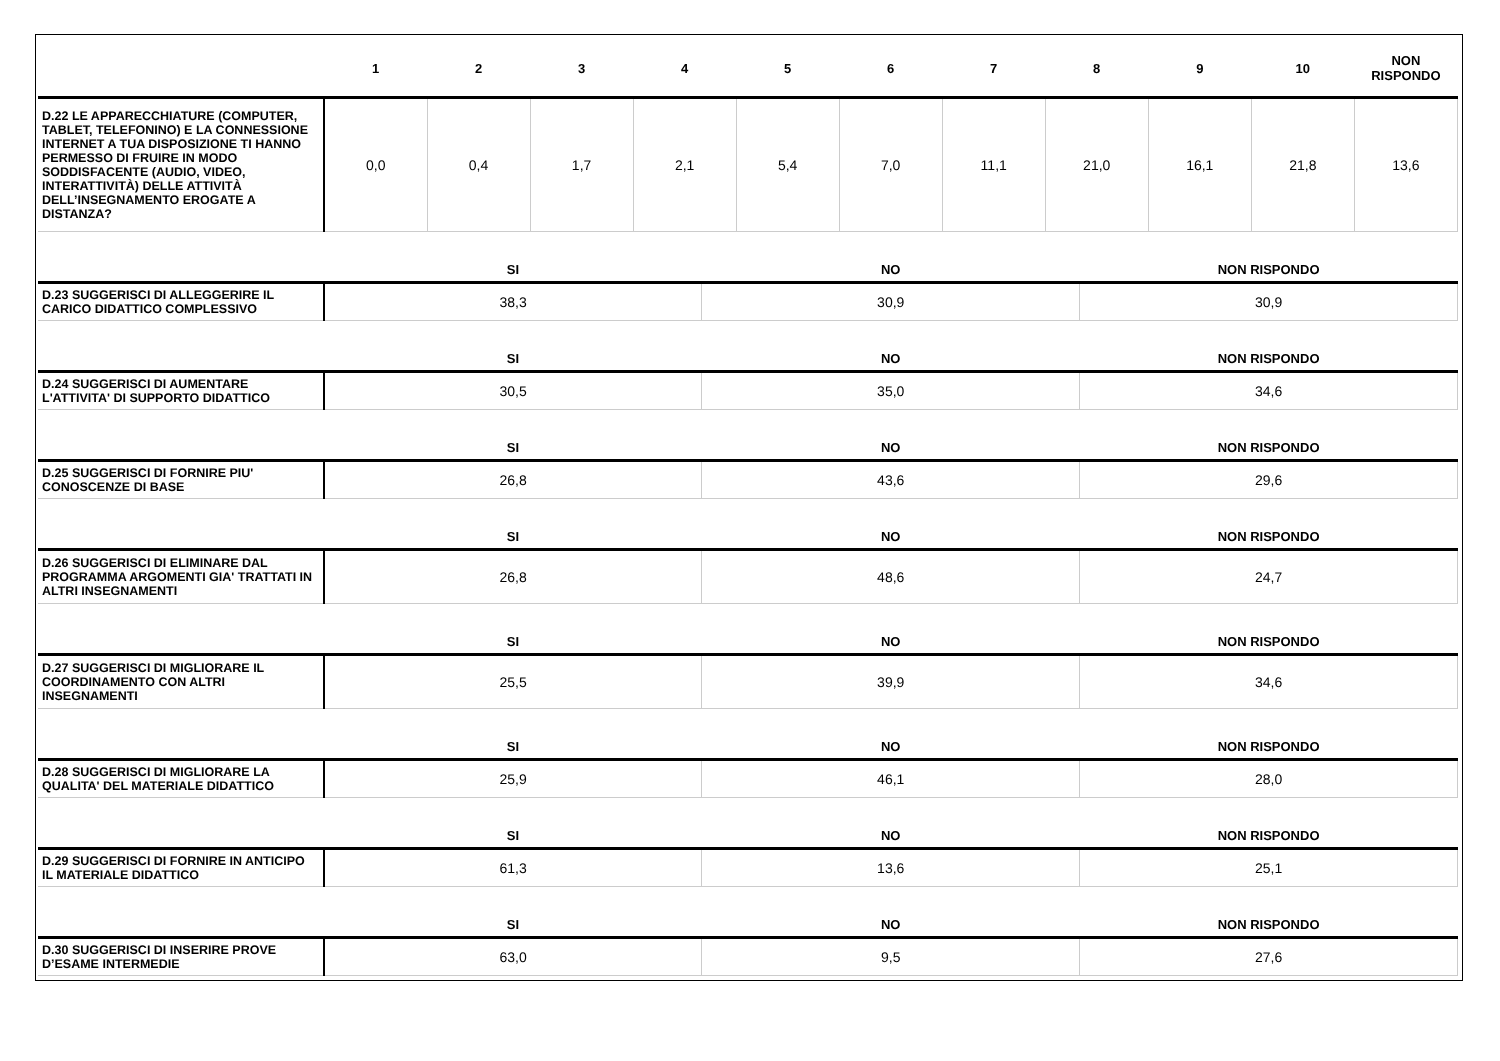| | 1 | 2 | 3 | 4 | 5 | 6 | 7 | 8 | 9 | 10 | NON RISPONDO |
| --- | --- | --- | --- | --- | --- | --- | --- | --- | --- | --- | --- |
| D.22 LE APPARECCHIATURE (COMPUTER, TABLET, TELEFONINO) E LA CONNESSIONE INTERNET A TUA DISPOSIZIONE TI HANNO PERMESSO DI FRUIRE IN MODO SODDISFACENTE (AUDIO, VIDEO, INTERATTIVITÀ) DELLE ATTIVITÀ DELL’INSEGNAMENTO EROGATE A DISTANZA? | 0,0 | 0,4 | 1,7 | 2,1 | 5,4 | 7,0 | 11,1 | 21,0 | 16,1 | 21,8 | 13,6 |
| | SI | NO | NON RISPONDO |
| --- | --- | --- | --- |
| D.23 SUGGERISCI DI ALLEGGERIRE IL CARICO DIDATTICO COMPLESSIVO | 38,3 | 30,9 | 30,9 |
| | SI | NO | NON RISPONDO |
| D.24 SUGGERISCI DI AUMENTARE L'ATTIVITA' DI SUPPORTO DIDATTICO | 30,5 | 35,0 | 34,6 |
| | SI | NO | NON RISPONDO |
| D.25 SUGGERISCI DI FORNIRE PIU' CONOSCENZE DI BASE | 26,8 | 43,6 | 29,6 |
| | SI | NO | NON RISPONDO |
| D.26 SUGGERISCI DI ELIMINARE DAL PROGRAMMA ARGOMENTI GIA' TRATTATI IN ALTRI INSEGNAMENTI | 26,8 | 48,6 | 24,7 |
| | SI | NO | NON RISPONDO |
| D.27 SUGGERISCI DI MIGLIORARE IL COORDINAMENTO CON ALTRI INSEGNAMENTI | 25,5 | 39,9 | 34,6 |
| | SI | NO | NON RISPONDO |
| D.28 SUGGERISCI DI MIGLIORARE LA QUALITA' DEL MATERIALE DIDATTICO | 25,9 | 46,1 | 28,0 |
| | SI | NO | NON RISPONDO |
| D.29 SUGGERISCI DI FORNIRE IN ANTICIPO IL MATERIALE DIDATTICO | 61,3 | 13,6 | 25,1 |
| | SI | NO | NON RISPONDO |
| D.30 SUGGERISCI DI INSERIRE PROVE D’ESAME INTERMEDIE | 63,0 | 9,5 | 27,6 |